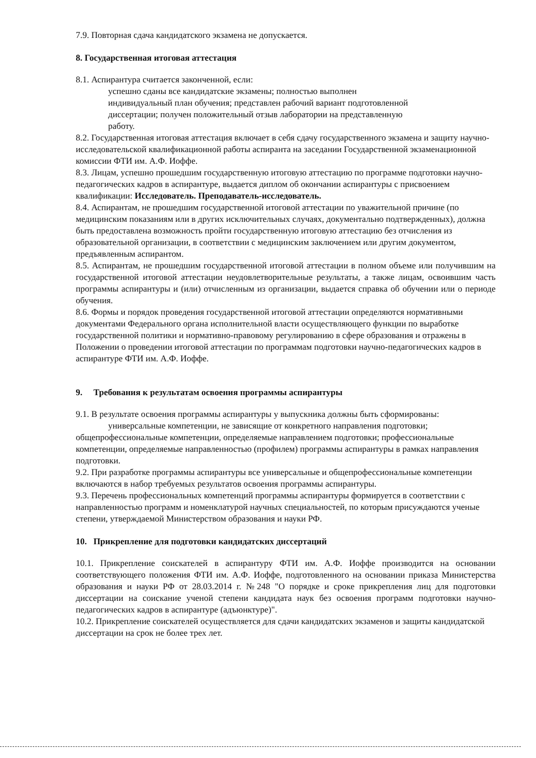7.9. Повторная сдача кандидатского экзамена не допускается.
8. Государственная итоговая аттестация
8.1. Аспирантура считается законченной, если:
успешно сданы все кандидатские экзамены; полностью выполнен индивидуальный план обучения; представлен рабочий вариант подготовленной диссертации; получен положительный отзыв лаборатории на представленную работу.
8.2. Государственная итоговая аттестация включает в себя сдачу государственного экзамена и защиту научно-исследовательской квалификационной работы аспиранта на заседании Государственной экзаменационной комиссии ФТИ им. А.Ф. Иоффе.
8.3. Лицам, успешно прошедшим государственную итоговую аттестацию по программе подготовки научно-педагогических кадров в аспирантуре, выдается диплом об окончании аспирантуры с присвоением квалификации: Исследователь. Преподаватель-исследователь.
8.4. Аспирантам, не прошедшим государственной итоговой аттестации по уважительной причине (по медицинским показаниям или в других исключительных случаях, документально подтвержденных), должна быть предоставлена возможность пройти государственную итоговую аттестацию без отчисления из образовательной организации, в соответствии с медицинским заключением или другим документом, предъявленным аспирантом.
8.5. Аспирантам, не прошедшим государственной итоговой аттестации в полном объеме или получившим на государственной итоговой аттестации неудовлетворительные результаты, а также лицам, освоившим часть программы аспирантуры и (или) отчисленным из организации, выдается справка об обучении или о периоде обучения.
8.6. Формы и порядок проведения государственной итоговой аттестации определяются нормативными документами Федерального органа исполнительной власти осуществляющего функции по выработке государственной политики и нормативно-правовому регулированию в сфере образования и отражены в Положении о проведении итоговой аттестации по программам подготовки научно-педагогических кадров в аспирантуре ФТИ им. А.Ф. Иоффе.
9. Требования к результатам освоения программы аспирантуры
9.1. В результате освоения программы аспирантуры у выпускника должны быть сформированы:
универсальные компетенции, не зависящие от конкретного направления подготовки; общепрофессиональные компетенции, определяемые направлением подготовки; профессиональные компетенции, определяемые направленностью (профилем) программы аспирантуры в рамках направления подготовки.
9.2. При разработке программы аспирантуры все универсальные и общепрофессиональные компетенции включаются в набор требуемых результатов освоения программы аспирантуры.
9.3. Перечень профессиональных компетенций программы аспирантуры формируется в соответствии с направленностью программ и номенклатурой научных специальностей, по которым присуждаются ученые степени, утверждаемой Министерством образования и науки РФ.
10. Прикрепление для подготовки кандидатских диссертаций
10.1. Прикрепление соискателей в аспирантуру ФТИ им. А.Ф. Иоффе производится на основании соответствующего положения ФТИ им. А.Ф. Иоффе, подготовленного на основании приказа Министерства образования и науки РФ от 28.03.2014 г. №248 "О порядке и сроке прикрепления лиц для подготовки диссертации на соискание ученой степени кандидата наук без освоения программ подготовки научно-педагогических кадров в аспирантуре (адъюнктуре)".
10.2. Прикрепление соискателей осуществляется для сдачи кандидатских экзаменов и защиты кандидатской диссертации на срок не более трех лет.